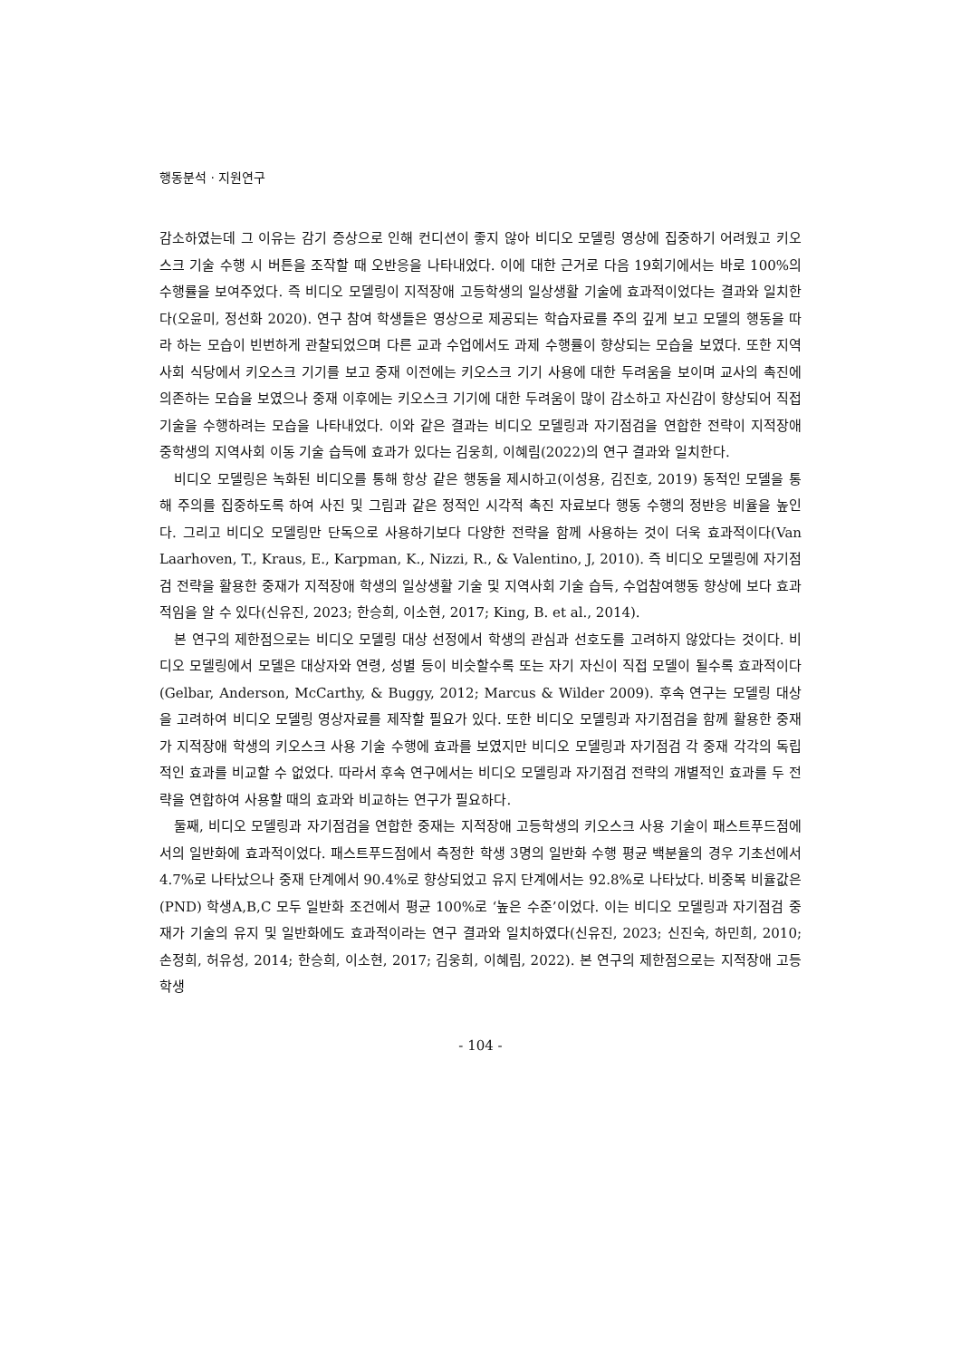행동분석 · 지원연구
감소하였는데 그 이유는 감기 증상으로 인해 컨디션이 좋지 않아 비디오 모델링 영상에 집중하기 어려웠고 키오스크 기술 수행 시 버튼을 조작할 때 오반응을 나타내었다. 이에 대한 근거로 다음 19회기에서는 바로 100%의 수행률을 보여주었다. 즉 비디오 모델링이 지적장애 고등학생의 일상생활 기술에 효과적이었다는 결과와 일치한다(오윤미, 정선화 2020). 연구 참여 학생들은 영상으로 제공되는 학습자료를 주의 깊게 보고 모델의 행동을 따라 하는 모습이 빈번하게 관찰되었으며 다른 교과 수업에서도 과제 수행률이 향상되는 모습을 보였다. 또한 지역사회 식당에서 키오스크 기기를 보고 중재 이전에는 키오스크 기기 사용에 대한 두려움을 보이며 교사의 촉진에 의존하는 모습을 보였으나 중재 이후에는 키오스크 기기에 대한 두려움이 많이 감소하고 자신감이 향상되어 직접 기술을 수행하려는 모습을 나타내었다. 이와 같은 결과는 비디오 모델링과 자기점검을 연합한 전략이 지적장애 중학생의 지역사회 이동 기술 습득에 효과가 있다는 김웅희, 이혜림(2022)의 연구 결과와 일치한다.
비디오 모델링은 녹화된 비디오를 통해 항상 같은 행동을 제시하고(이성용, 김진호, 2019) 동적인 모델을 통해 주의를 집중하도록 하여 사진 및 그림과 같은 정적인 시각적 촉진 자료보다 행동 수행의 정반응 비율을 높인다. 그리고 비디오 모델링만 단독으로 사용하기보다 다양한 전략을 함께 사용하는 것이 더욱 효과적이다(Van Laarhoven, T., Kraus, E., Karpman, K., Nizzi, R., & Valentino, J, 2010). 즉 비디오 모델링에 자기점검 전략을 활용한 중재가 지적장애 학생의 일상생활 기술 및 지역사회 기술 습득, 수업참여행동 향상에 보다 효과적임을 알 수 있다(신유진, 2023; 한승희, 이소현, 2017; King, B. et al., 2014).
본 연구의 제한점으로는 비디오 모델링 대상 선정에서 학생의 관심과 선호도를 고려하지 않았다는 것이다. 비디오 모델링에서 모델은 대상자와 연령, 성별 등이 비슷할수록 또는 자기 자신이 직접 모델이 될수록 효과적이다(Gelbar, Anderson, McCarthy, & Buggy, 2012; Marcus & Wilder 2009). 후속 연구는 모델링 대상을 고려하여 비디오 모델링 영상자료를 제작할 필요가 있다. 또한 비디오 모델링과 자기점검을 함께 활용한 중재가 지적장애 학생의 키오스크 사용 기술 수행에 효과를 보였지만 비디오 모델링과 자기점검 각 중재 각각의 독립적인 효과를 비교할 수 없었다. 따라서 후속 연구에서는 비디오 모델링과 자기점검 전략의 개별적인 효과를 두 전략을 연합하여 사용할 때의 효과와 비교하는 연구가 필요하다.
둘째, 비디오 모델링과 자기점검을 연합한 중재는 지적장애 고등학생의 키오스크 사용 기술이 패스트푸드점에서의 일반화에 효과적이었다. 패스트푸드점에서 측정한 학생 3명의 일반화 수행 평균 백분율의 경우 기초선에서 4.7%로 나타났으나 중재 단계에서 90.4%로 향상되었고 유지 단계에서는 92.8%로 나타났다. 비중복 비율값은(PND) 학생A,B,C 모두 일반화 조건에서 평균 100%로 ‘높은 수준’이었다. 이는 비디오 모델링과 자기점검 중재가 기술의 유지 및 일반화에도 효과적이라는 연구 결과와 일치하였다(신유진, 2023; 신진숙, 하민희, 2010; 손정희, 허유성, 2014; 한승희, 이소현, 2017; 김웅희, 이혜림, 2022). 본 연구의 제한점으로는 지적장애 고등학생
- 104 -